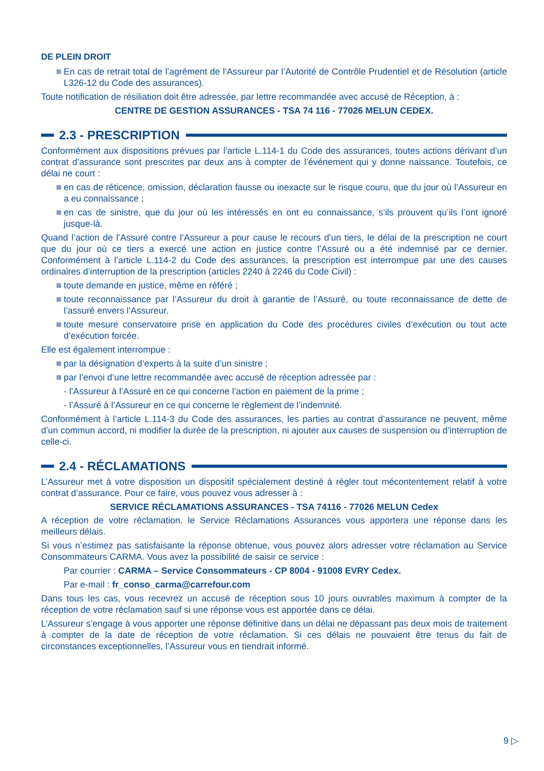DE PLEIN DROIT
En cas de retrait total de l’agrément de l’Assureur par l’Autorité de Contrôle Prudentiel et de Résolution (article L326-12 du Code des assurances).
Toute notification de résiliation doit être adressée, par lettre recommandée avec accusé de Réception, à :
CENTRE DE GESTION ASSURANCES - TSA 74 116 - 77026 MELUN CEDEX.
2.3 - PRESCRIPTION
Conformément aux dispositions prévues par l’article L.114-1 du Code des assurances, toutes actions dérivant d’un contrat d’assurance sont prescrites par deux ans à compter de l’événement qui y donne naissance. Toutefois, ce délai ne court :
en cas de réticence, omission, déclaration fausse ou inexacte sur le risque couru, que du jour où l’Assureur en a eu connaissance ;
en cas de sinistre, que du jour où les intéressés en ont eu connaissance, s’ils prouvent qu’ils l’ont ignoré jusque-là.
Quand l’action de l’Assuré contre l’Assureur a pour cause le recours d’un tiers, le délai de la prescription ne court que du jour où ce tiers a exercé une action en justice contre l’Assuré ou a été indemnisé par ce dernier. Conformément à l’article L.114-2 du Code des assurances, la prescription est interrompue par une des causes ordinaires d’interruption de la prescription (articles 2240 à 2246 du Code Civil) :
toute demande en justice, même en référé ;
toute reconnaissance par l’Assureur du droit à garantie de l’Assuré, ou toute reconnaissance de dette de l’assuré envers l’Assureur.
toute mesure conservatoire prise en application du Code des procédures civiles d’exécution ou tout acte d’exécution forcée.
Elle est également interrompue :
par la désignation d’experts à la suite d’un sinistre ;
par l’envoi d’une lettre recommandée avec accusé de réception adressée par :
- l’Assureur à l’Assuré en ce qui concerne l’action en paiement de la prime ;
- l’Assuré à l’Assureur en ce qui concerne le règlement de l’indemnité.
Conformément à l’article L.114-3 du Code des assurances, les parties au contrat d’assurance ne peuvent, même d’un commun accord, ni modifier la durée de la prescription, ni ajouter aux causes de suspension ou d’interruption de celle-ci.
2.4 - RÉCLAMATIONS
L’Assureur met à votre disposition un dispositif spécialement destiné à régler tout mécontentement relatif à votre contrat d’assurance. Pour ce faire, vous pouvez vous adresser à :
SERVICE RÉCLAMATIONS ASSURANCES - TSA 74116 - 77026 MELUN Cedex
A réception de votre réclamation, le Service Réclamations Assurances vous apportera une réponse dans les meilleurs délais.
Si vous n’estimez pas satisfaisante la réponse obtenue, vous pouvez alors adresser votre réclamation au Service Consommateurs CARMA. Vous avez la possibilité de saisir ce service :
Par courrier : CARMA – Service Consommateurs - CP 8004 - 91008 EVRY Cedex.
Par e-mail : fr_conso_carma@carrefour.com
Dans tous les cas, vous recevrez un accusé de réception sous 10 jours ouvrables maximum à compter de la réception de votre réclamation sauf si une réponse vous est apportée dans ce délai.
L’Assureur s’engage à vous apporter une réponse définitive dans un délai ne dépassant pas deux mois de traitement à compter de la date de réception de votre réclamation. Si ces délais ne pouvaient être tenus du fait de circonstances exceptionnelles, l’Assureur vous en tiendrait informé.
9 ▷